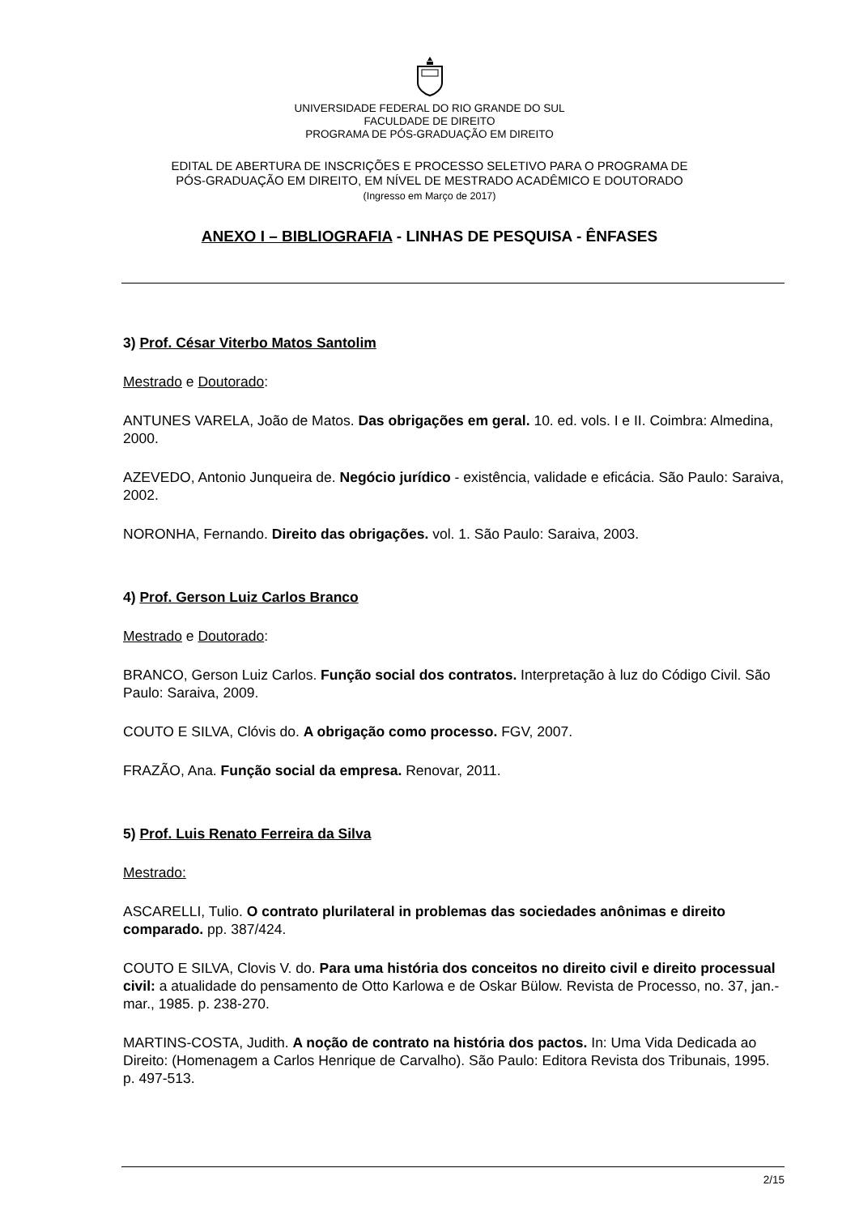UNIVERSIDADE FEDERAL DO RIO GRANDE DO SUL
FACULDADE DE DIREITO
PROGRAMA DE PÓS-GRADUAÇÃO EM DIREITO
EDITAL DE ABERTURA DE INSCRIÇÕES E PROCESSO SELETIVO PARA O PROGRAMA DE
PÓS-GRADUAÇÃO EM DIREITO, EM NÍVEL DE MESTRADO ACADÊMICO E DOUTORADO
(Ingresso em Março de 2017)
ANEXO I – BIBLIOGRAFIA - LINHAS DE PESQUISA - ÊNFASES
3) Prof. César Viterbo Matos Santolim
Mestrado e Doutorado:
ANTUNES VARELA, João de Matos. Das obrigações em geral. 10. ed. vols. I e II. Coimbra: Almedina, 2000.
AZEVEDO, Antonio Junqueira de. Negócio jurídico - existência, validade e eficácia. São Paulo: Saraiva, 2002.
NORONHA, Fernando. Direito das obrigações. vol. 1. São Paulo: Saraiva, 2003.
4) Prof. Gerson Luiz Carlos Branco
Mestrado e Doutorado:
BRANCO, Gerson Luiz Carlos. Função social dos contratos. Interpretação à luz do Código Civil. São Paulo: Saraiva, 2009.
COUTO E SILVA, Clóvis do. A obrigação como processo. FGV, 2007.
FRAZÃO, Ana. Função social da empresa. Renovar, 2011.
5) Prof. Luis Renato Ferreira da Silva
Mestrado:
ASCARELLI, Tulio. O contrato plurilateral in problemas das sociedades anônimas e direito comparado. pp. 387/424.
COUTO E SILVA, Clovis V. do. Para uma história dos conceitos no direito civil e direito processual civil: a atualidade do pensamento de Otto Karlowa e de Oskar Bülow. Revista de Processo, no. 37, jan.-mar., 1985. p. 238-270.
MARTINS-COSTA, Judith. A noção de contrato na história dos pactos. In: Uma Vida Dedicada ao Direito: (Homenagem a Carlos Henrique de Carvalho). São Paulo: Editora Revista dos Tribunais, 1995. p. 497-513.
2/15